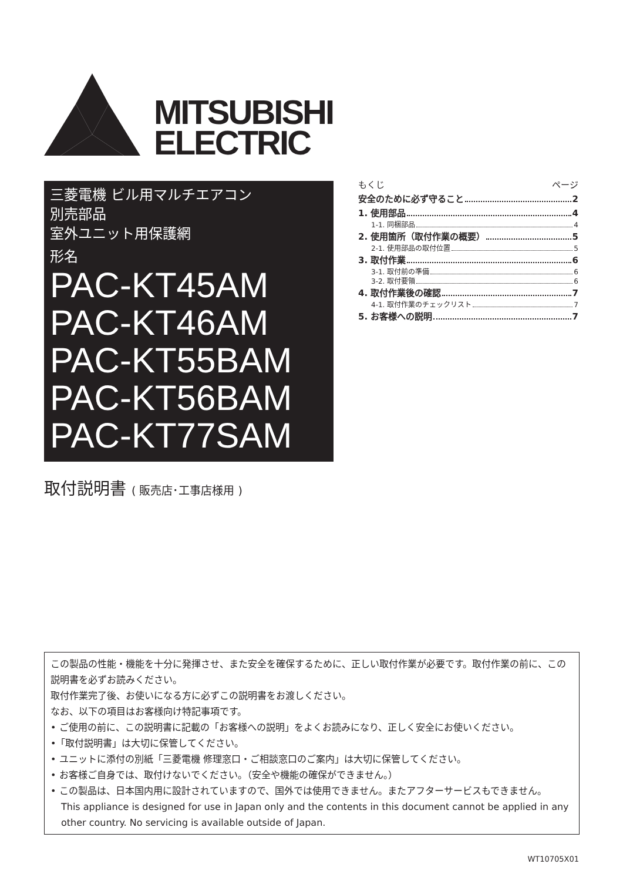MITSUBISHI
ELECTRIC
三菱電機 ビル用マルチエアコン
別売部品
室外ユニット用保護網
形名
PAC-KT45AM
PAC-KT46AM
PAC-KT55BAM
PAC-KT56BAM
PAC-KT77SAM
取付説明書 ( 販売店･工事店様用 )
もくじ ページ
安全のために必ず守ること 2
1. 使用部品 4
1-1. 同梱部品 4
2. 使用箇所（取付作業の概要） 5
2-1. 使用部品の取付位置 5
3. 取付作業 6
3-1. 取付前の準備 6
3-2. 取付要領 6
4. 取付作業後の確認 7
4-1. 取付作業のチェックリスト 7
5. お客様への説明 7
この製品の性能・機能を十分に発揮させ、また安全を確保するために、正しい取付作業が必要です。取付作業の前に、この説明書を必ずお読みください。
取付作業完了後、お使いになる方に必ずこの説明書をお渡しください。
なお、以下の項目はお客様向け特記事項です。
• ご使用の前に、この説明書に記載の「お客様への説明」をよくお読みになり、正しく安全にお使いください。
•「取付説明書」は大切に保管してください。
• ユニットに添付の別紙「三菱電機 修理窓口・ご相談窓口のご案内」は大切に保管してください。
• お客様ご自身では、取付けないでください。（安全や機能の確保ができません。）
• この製品は、日本国内用に設計されていますので、国外では使用できません。またアフターサービスもできません。
This appliance is designed for use in Japan only and the contents in this document cannot be applied in any other country. No servicing is available outside of Japan.
WT10705X01